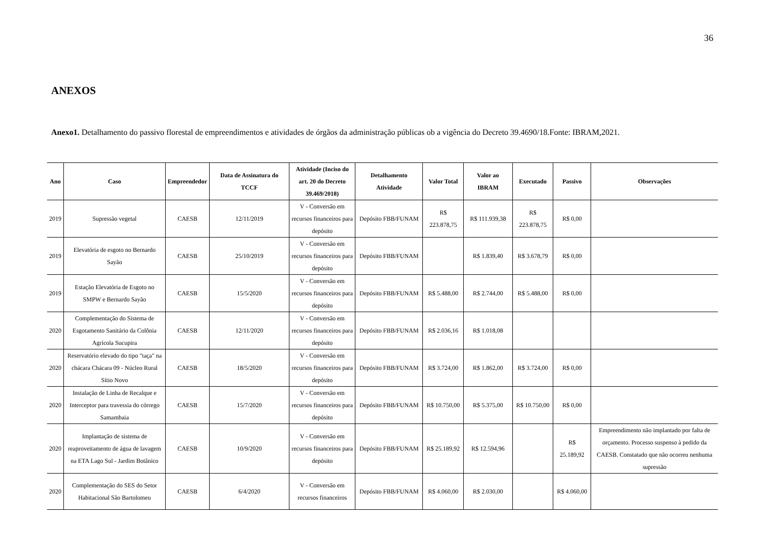36
ANEXOS
Anexo1. Detalhamento do passivo florestal de empreendimentos e atividades de órgãos da administração públicas ob a vigência do Decreto 39.4690/18.Fonte: IBRAM,2021.
| Ano | Caso | Empreendedor | Data de Assinatura do TCCF | Atividade (Inciso do art. 20 do Decreto 39.469/2018) | Detalhamento Atividade | Valor Total | Valor ao IBRAM | Executado | Passivo | Observações |
| --- | --- | --- | --- | --- | --- | --- | --- | --- | --- | --- |
| 2019 | Supressão vegetal | CAESB | 12/11/2019 | V - Conversão em recursos financeiros para depósito | Depósito FBB/FUNAM | R$ 223.878,75 | R$ 111.939,38 | R$ 223.878,75 | R$ 0,00 | |
| 2019 | Elevatória de esgoto no Bernardo Sayão | CAESB | 25/10/2019 | V - Conversão em recursos financeiros para depósito | Depósito FBB/FUNAM | | R$ 1.839,40 | R$ 3.678,79 | R$ 0,00 | |
| 2019 | Estação Elevatória de Esgoto no SMPW e Bernardo Sayão | CAESB | 15/5/2020 | V - Conversão em recursos financeiros para depósito | Depósito FBB/FUNAM | R$ 5.488,00 | R$ 2.744,00 | R$ 5.488,00 | R$ 0,00 | |
| 2020 | Complementação do Sistema de Esgotamento Sanitário da Colônia Agrícola Sucupira | CAESB | 12/11/2020 | V - Conversão em recursos financeiros para depósito | Depósito FBB/FUNAM | R$ 2.036,16 | R$ 1.018,08 | | | |
| 2020 | Reservatório elevado do tipo "taça" na chácara Chácara 09 - Núcleo Rural Sítio Novo | CAESB | 18/5/2020 | V - Conversão em recursos financeiros para depósito | Depósito FBB/FUNAM | R$ 3.724,00 | R$ 1.862,00 | R$ 3.724,00 | R$ 0,00 | |
| 2020 | Instalação de Linha de Recalque e Interceptor para travessia do córrego Samambaia | CAESB | 15/7/2020 | V - Conversão em recursos financeiros para depósito | Depósito FBB/FUNAM | R$ 10.750,00 | R$ 5.375,00 | R$ 10.750,00 | R$ 0,00 | |
| 2020 | Implantação de sistema de reaproveitamento de água de lavagem na ETA Lago Sul - Jardim Botânico | CAESB | 10/9/2020 | V - Conversão em recursos financeiros para depósito | Depósito FBB/FUNAM | R$ 25.189,92 | R$ 12.594,96 | | R$ 25.189,92 | Empreendimento não implantado por falta de orçamento. Processo suspenso à pedido da CAESB. Constatado que não ocorreu nenhuma supressão |
| 2020 | Complementação do SES do Setor Habitacional São Bartolomeu | CAESB | 6/4/2020 | V - Conversão em recursos financeiros | Depósito FBB/FUNAM | R$ 4.060,00 | R$ 2.030,00 | | R$ 4.060,00 | |